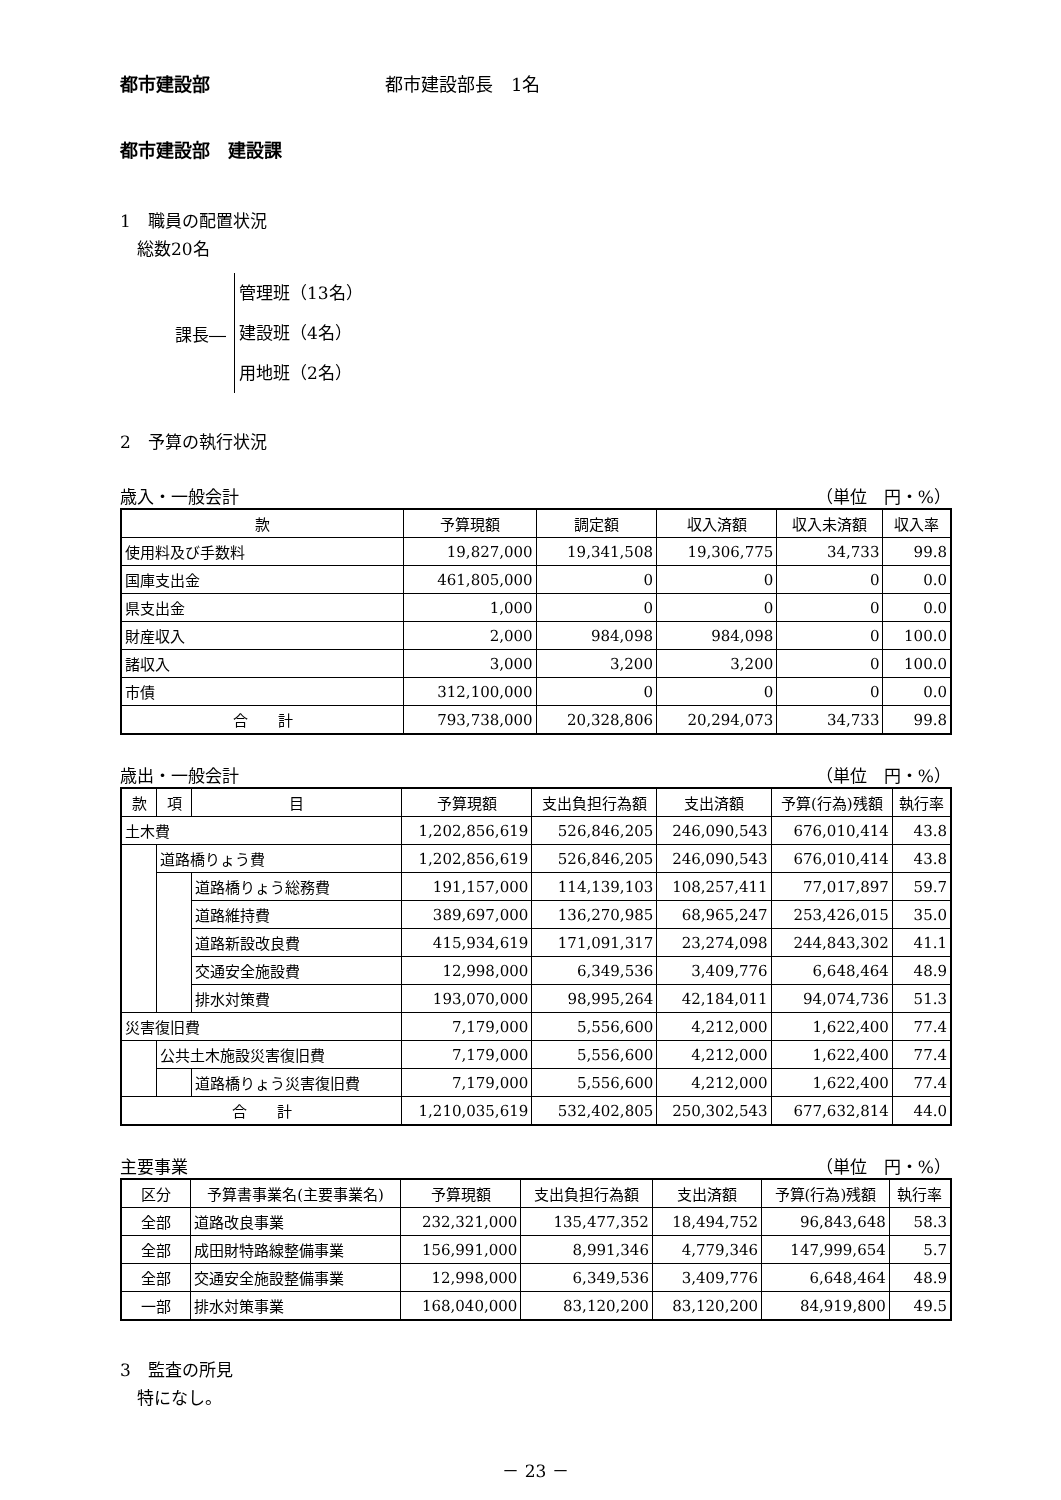都市建設部 都市建設部長　1名
都市建設部　建設課
1　職員の配置状況
　総数20名
課長―
管理班（13名）
建設班（4名）
用地班（2名）
2　予算の執行状況
歳入・一般会計 （単位　円・%）
| 款 | 予算現額 | 調定額 | 収入済額 | 収入未済額 | 収入率 |
| --- | --- | --- | --- | --- | --- |
| 使用料及び手数料 | 19,827,000 | 19,341,508 | 19,306,775 | 34,733 | 99.8 |
| 国庫支出金 | 461,805,000 | 0 | 0 | 0 | 0.0 |
| 県支出金 | 1,000 | 0 | 0 | 0 | 0.0 |
| 財産収入 | 2,000 | 984,098 | 984,098 | 0 | 100.0 |
| 諸収入 | 3,000 | 3,200 | 3,200 | 0 | 100.0 |
| 市債 | 312,100,000 | 0 | 0 | 0 | 0.0 |
| 合 計 | 793,738,000 | 20,328,806 | 20,294,073 | 34,733 | 99.8 |
歳出・一般会計 （単位　円・%）
| 款 | 項 | 目 | 予算現額 | 支出負担行為額 | 支出済額 | 予算(行為)残額 | 執行率 |
| --- | --- | --- | --- | --- | --- | --- | --- |
| 土木費 | | | 1,202,856,619 | 526,846,205 | 246,090,543 | 676,010,414 | 43.8 |
| | 道路橋りょう費 | | 1,202,856,619 | 526,846,205 | 246,090,543 | 676,010,414 | 43.8 |
| | | 道路橋りょう総務費 | 191,157,000 | 114,139,103 | 108,257,411 | 77,017,897 | 59.7 |
| | | 道路維持費 | 389,697,000 | 136,270,985 | 68,965,247 | 253,426,015 | 35.0 |
| | | 道路新設改良費 | 415,934,619 | 171,091,317 | 23,274,098 | 244,843,302 | 41.1 |
| | | 交通安全施設費 | 12,998,000 | 6,349,536 | 3,409,776 | 6,648,464 | 48.9 |
| | | 排水対策費 | 193,070,000 | 98,995,264 | 42,184,011 | 94,074,736 | 51.3 |
| 災害復旧費 | | | 7,179,000 | 5,556,600 | 4,212,000 | 1,622,400 | 77.4 |
| | 公共土木施設災害復旧費 | | 7,179,000 | 5,556,600 | 4,212,000 | 1,622,400 | 77.4 |
| | | 道路橋りょう災害復旧費 | 7,179,000 | 5,556,600 | 4,212,000 | 1,622,400 | 77.4 |
| 合 計 | | | 1,210,035,619 | 532,402,805 | 250,302,543 | 677,632,814 | 44.0 |
主要事業 （単位　円・%）
| 区分 | 予算書事業名(主要事業名) | 予算現額 | 支出負担行為額 | 支出済額 | 予算(行為)残額 | 執行率 |
| --- | --- | --- | --- | --- | --- | --- |
| 全部 | 道路改良事業 | 232,321,000 | 135,477,352 | 18,494,752 | 96,843,648 | 58.3 |
| 全部 | 成田財特路線整備事業 | 156,991,000 | 8,991,346 | 4,779,346 | 147,999,654 | 5.7 |
| 全部 | 交通安全施設整備事業 | 12,998,000 | 6,349,536 | 3,409,776 | 6,648,464 | 48.9 |
| 一部 | 排水対策事業 | 168,040,000 | 83,120,200 | 83,120,200 | 84,919,800 | 49.5 |
3　監査の所見
　特になし。
－ 23 －